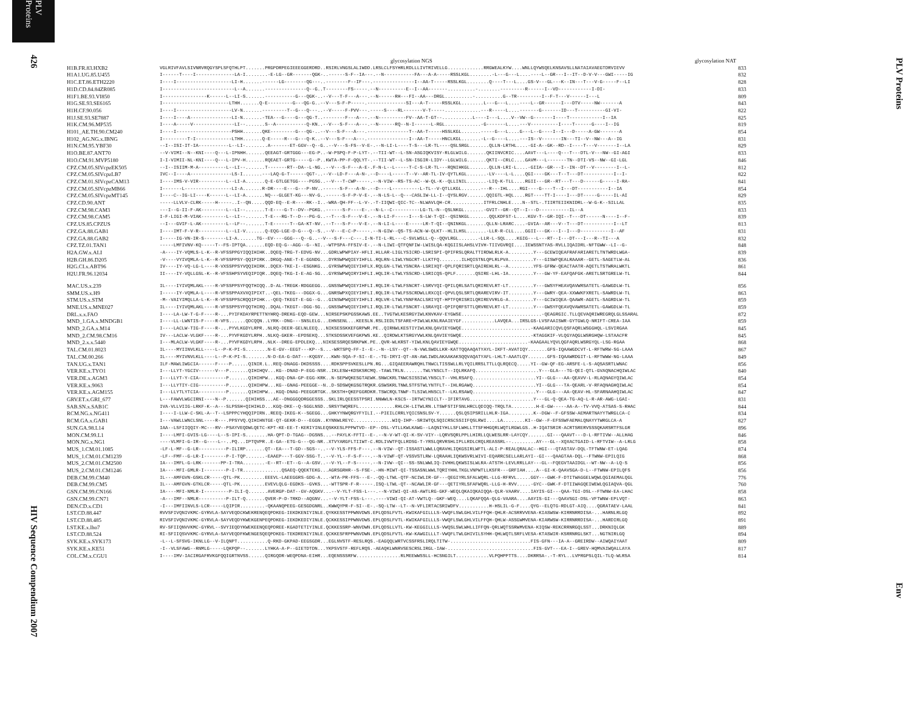PLV Proteins
426
HIV Sequence Compendium 2007
| | glycosylation NGS glycosylation NAT | |
| H1B.FR.83.HXB2 | VGLRIVFAVLSIVNRVRQGYSPLSFQTHLPT.......PRGPDRPEGIEEEGGERDRD..RSIRLVNGSLALIWDD.LRSLCLFSYHRLRDLLLIVTRIVELLG.............RRGWEALKYW....WNLLQYWSQELKNSAVSLLNATAIAVAEGTDRVIEVV | 833 |
| H1A1.UG.85.U455 | I------T----I--------------LA-I........-E-LG--GR-------QGK-..------S-F--IA---.--N-----------FA---A-A-----RSSLKGL........-L---G---L....----L--GR---I--IT--D-V-V---GWI-----IG | 832 |
| H1C.ET.86.ETH2220 | I----I--------------------LI-H.......------LG--------QG---..--------F--IF---.---------------I--AA-T-----RSSLKGL........Q----T---L....GS-V---GL---K--IN---T---V-G-----F--LI | 828 |
| H1D.CD.84.84ZR085 | I--------------------------L--A.......---------------Q--G..T--------FS-----.--N----------E--I--AA-------..........-........---------R------I--VD------------I-DI- | 833 |
| H1F1.BE.93.VI850 | I----------------K------L--LI-S.......-----------G---QGK-..--V---T-F---A---.--N------RH---FI--AA---DRGL..........-..........G--TR---------I--F-T---V------I---L | 809 |
| H1G.SE.93.SE6165 | I------------------------LTHH.......Q-E---------G---QG-G..--V---S-F-P-----.--------------SI---A-T-----RSSLKGL........L---G---L....----L--GR------I---DTV-----NW-------A | 843 |
| H1H.CF.90.056 | I----I--------------------LV-N.......---------T--G---Q---..--V-----F-PVV---.-----S----RL-------V-T-----.............---R-----L....-------G-------ID---T----------GI-VI- | 822 |
| H1J.SE.93.SE7887 | I----I----A---------------LI-N.......-TEA---G----G---QG-T..--------F---A---.--N----------FV--AA-T-GT--...........L----I---L....V--VW--G-------I----T------------I--IA | 825 |
| H1K.CM.96.MP535 | I----A-----V---------------LI--.......S--A-----------Q-KN..--V---S-F---A---.--N------RQ--N-I------L-RGL.............-G-------L....---V----------I----T------G----I--IG | 819 |
| H101_AE.TH.90.CM240 | I----I--------------------PSHH.......QKE---------G---QG-..--V---S-F---A---.---------------T--AA-T-----HSSLKGL.......-----G---L....G---L--G----I--I---D-----A-GW-------A | 854 |
| H102_AG.NG.x.IBNG | I---------T-I-------------LTHH.......Q-E-----R---G---Q-K..--V---S-F---A---.---------------I--AA-T-----HNCLKGL.......-L--G----L....---IS--V-------IN---TI--V--NW---A--IG | 831 |
| H1N.CM.95.YBF30 | --I--ISI-IT-IA-----------L--LI-........A-------ET-GGV--Q--G..--V---S-FS--V-E-.--N-LI-L----T-S---LR-TL----QSLSRGL.......QLLN-LRTHL....-GI-A--GK--RD--I----T---V-------I--LA | 829 |
| H1O.BE.87.ANT70 | --V-VIMI--N--KNI----Q---L-IPNHH.......QEEAGT-GRTGGG---EG-P..-W-PSPQ-F-P-LYT-.--TII-WT--L-SN-ASGIQKVISY-RLGLWILG.......QKIINVCRIC....AAVT---L----Q---T---DTL-V---NW--GI-AGI | 833 |
| H1O.CM.91.MVP5180 | I-I-VIMII-NL-KNI----Q---L-IPV-H.......RQEAET-GRTG-----G--P..KWTA-PP-F-QQLYT-.--TII-WT--L-SN-ISGIR-LIDY--LGLWILG.......QKTI--CRLC....GAVM---L-------TN--DTI-VS--NW--GI-LGL | 846 |
| CPZ.CM.05.SIVcpzEK505 | --I--ISIIM-M-A----------L--LI--.......T-------RT--DA--L-NG..--V---S-F---A-E-.F-N-L--L-----T-C-S-LR-TL---RQNIHKGL.......QLLN-LRI-L....-GIIA--GR---I--IN--DT--V--------I--L- | 812 |
| CPZ.CM.05.SIVcpzLB7 | IVC--I----A---------------LS-I.......---LAQ-G-T------QGT-..--V--LD-F---A-N-.--D----L-----T--V--AR-TL-IV-QYTLKGL.......-LV----L-L....QGI----GK---T--T---DT-----------I--I- | 822 |
| CPZ.CM.01.SIVcpzCAM13 | I----IMS-V-VIR----------L--LI-A.......Q-E-GTLGETGG----PGSG..--V---T-CWP-----.--N-VIW--RS-TS-AC--W-QL-K--QLLINIL.......-LIQ-K-TLL....RGII---GR--RT---T---D------G-----I-RA- | 841 |
| CPZ.CM.05.SIVcpzMB66 | I-------L-----------------LI-A.......R-DR----E---G---P-NV..------S-F---A-N-.--D----L----------L-TL--V-QTLLKGL.......---R---IHL....RGI----G----T--I---DT-----------I--IA | 854 |
| CPZ.CM.05.SIVcpzMT145 | I----C--IG-LI----K------L--LI-A.......NQ---GLGET-KG---NV-G..------S-F-P-V-E-.--N-LS-L--Q---CASLIW-LL-I--QYSLRGV.......QQIGTL-HQL....RGT----TT-I----I---DT-----G-----IL-AI | 829 |
| CPZ.CD.90.ANT | -----LLVLV-CLRK-----H-----..I--QN.....QQD-EQ--E-R----RK--I..-WRA-QH-FF--L-V-.-T-IIQWI-QIC-TC--NLWAVLQH-CR............ITFRLCNHLE....N--STL-.TIIRTEIIKNIDRL--W-G-K--SILLAL | 835 |
| CPZ.CM.98.CAM3 | ---I--G-II-F-AK---------L--LI--.......T-E----G-T--DV--PGKG..------S-F----E-.--N-L--C----------LG-TL-N--QSLNKGL.......-GVIT--GR--QT--I---D-----------IL--A | 833 |
| CPZ.CM.98.CAM5 | I-F-LIGI-M-VIAK---------L--LI--.......T-E---RG-T--D---PG-G..--T---S-F---V-E-.--N-LI-F-----I---S-LW-T-QI--QSINKGL.......QQLKDFST-L....KGV-T--GR-IQI--T---DT------N----I--F- | 839 |
| CPZ.US.85.CPZUS | --I---GVIF-L-AK---------L--LF--.......T-E------T--GA-KT-NV..--T---S-F---V-E-.--N-LI-L----E-----LR-T-QI--QNINKGL.......QLLN-LRARC....-GVIA--AR---V--T---DT-----------I--LT | 813 |
| CPZ.GA.88.GAB1 | I----IMT-F-V-R----------L--LI-V.......Q-EQG-LGE-D-G---Q--S..--V---E-C-P-----.--N-GIW--QS-TS-ACN-W-QLKT--HLILHSL.......-LLR-R-CLL....GGII---GK---I--I---D-----------I--AF | 831 |
| CPZ.GA.88.GAB2 | I-----IG-VN-IR-S--------LI-A.......TG--EV----GGG---Q--G..--V---S-F---C---.I-N-TI-L-RL---C-SVLWSLL-Q--QQVLRGL.......-LLR-L-SQL....KGIG---L---RT--I---DT---I---R--TI---A | 832 |
| CPZ.TZ.01.TAN1 | -----LMFIVNV-KQ-----T--FS-IPTQA.......EQD-EQ-G--AGG--G--NI..-WTPSPA-FFSIV-E-.--N-LIWI-QTFQNFIW-LWISLQA-KQGIISLAHSLVIVH-TIIVGVRQI....IEWSSNTYAS-RVLLIQAIDRL-NFTGWW--LI--G- | 848 |
| H2A.GW.x.ALI | -A----IY-VQMLS-L-K--R-VFSSPPGYIQQIHIHK..DQEQ-TRG-T-EDVG-NV...GDRLWPWPIAY-HFLI.HLLAR-LIGLYSICRD-LSRISPI-QPIFRSLQRALTTIRDWLRLK-A.........Y---GCEWIQEAFRAFARIARETLTNTWRDLWGA- | 839 |
| H2B.GH.86.D205 | -V----VYIVQMLA-L-K--R-VFSSPPSY-QQIPIRK..DRGQ-ANE-T-E-GGNDG...DYRSWPWQIEYIHFLL.RQLRN-LIWLYNGCRT-LLKTFQ........ILHQISTNLQPLRLPVA.........Y---GISWFQEALRAAAR--GETL-SAGETLW-AL | 836 |
| H2G.CI.x.ABT96 | IV----IY-VQ-LG-L----R-VXSSPPSYVQQIHIRK..DQEX-TKE-I--ESGNKG...GYRSWPWQIEYIHFLX.RQLGN-LTWLYSNCRA-LSRIXQT-QPLFQRISRTLQAIREHLRL--A.........YFS-GFRW-QEACTAATR-AQETLTSTWRALWKTL | 861 |
| H2U.FR.96.12034 | II----IY-VQLLGSL-K--R-VFSSHPSYVEQIPIQR..DQEQ-TKG-I-E-AG-SG...GYRSWPWQIRYIHFLI.HQLIR-LTWLYSSCRD-LSRICQS-QPLF.......QSIRE-LHL-IA.........Y---GW-YF-EAFQAFGK-ARETLSRTGRELW-TL | 844 |
| MAC.US.x.239 | IL----IYIVQMLAKL----R-VFSSPPSYFQQTHIQQ..D-AL-TREGK-RDGGEGG...GNSSWPWQIEYIHFLI.RQLIR-LTWLFSNCRT-LSRVYQI-QPILQRLSATLQRIREVLRT-LT.........Y---GWSYFHEAVQAVWRSATETL-GAWGDLW-TL | 856 |
| SMM.US.x.H9 | I-----IY-VQMLA-L----R-VFSSPPAXVXQIPIXT..-QEL-TKEG---DGGX-G...GNRSWPXQIEYIHFLI.RQLIR-LTWLFSSCRDWLLRXCQI-QPVLQSLSRTLQRAREVIRV-IT.........Y---GWRY-QEA-XXWWKFXRETL-SAWRDLW-TL | 863 |
| STM.US.x.STM | -M--VAIYIMQLLA-L-K--R-VFSSPPSCRQQIPIHK..-QEQ-TKEGT-E-GG--G...GINSWPWQIEYIHFLI.RQLVR-LTWLYNNFRACLSRIYQT-HPTFQRISRILQRIREVVRLG-A.........Y---GCIWIQEA-QAAWR-AGETL-SAGRDLW-TL | 859 |
| MNE.US.x.MNE027 | IL----IYIVQMLAKL----R-VFSSPPSYFQQTHIRQ..DQAL-TKEGT--DGG-SG...GNSSWPWQIEYIHFLI.RQLIR-LTWLFSNCRT-LSRAYQI-QPIFQRFSTTLQRVREVLRT-LT.........Y---GWSYFQEAVQVAWRSATETL-GAWGDLW-TL | 859 |
| DRL.x.x.FAO | I----LA-LW-T-G-F----R-...PYIFKDAYRPETTNYHRQ-DREKG-EQD-GEW...NIRSEPSKPGSSKAWS.EE..TVGTWLKESRGYIWLKNVKAV-EYGWSE.............................-QEAGRGIC.TLLQEVAQRIWREGRQLGLSSARAL | 872 |
| MND_1.GA.x.MNDGB1 | I----LL-LWNTIS-F----R-VFS......QDCQQN..LYRK--DNG---SNSLELG...EHNSENL...KEESLN.RSLIEDLTSFARE+PIWLWLKNLRAAIEYGF............LAVQEA...IRSLGS-LVSFAAISWR-GYTGWLQ-NRIFT-CREA-IAA | 859 |
| MND_2.GA.x.M14 | I----LACLW-TIG-F----R-...PYVLKGDYLRPR..NLRQ-DEER-GELNLEEQ...NIKSESSKKEFGRPWR.PE..QIRNWLKESTIYIWLKNLQAVIEYGWQE.........................-KAAGARICQVLQSFAQRLWSGGHQL-LSVIRGAA | 845 |
| MND_2.CM.98.CM16 | IV---LACLW-VLGKF----R-...PYVFKGDYLRPH..NLKQ-GKER--EPDSEKQ...STKSDSSKVEFGKPWS.KE..QIRDWLKTSRGYVWLKNLQAVIEYGWQE.........................-KTAGGKIF-VLQGYAQGLWSRGHQW-LSTAACFR | 845 |
| MND_2.x.x.5440 | I---MLACLW-VLGKF----R-...PYVFKGDYLRPH..NLK--DREG-EPDLEKQ...NIKSESSRQESRKPWK.PE..QVR-WLKRST-YIWLKNLQAVIEYGWQE.........................-KAAGAALYQVLQGFAQRLWSRGYQL-LSG-RGAA | 868 |
| TAL.CM.01.8023 | IL----MYIINVLKLL----L--P-K-PI-S........N-E-GV--EEGT---KP--S...-WRTSPQ-FF-I--E-.-N--LSY--QT--N-VWLSWDLLKR-KATTQQAAQATYAYL-IKFT-AVATIQY.......GFS-IQAAWGDCVT-L-RFTWRW-SG-LAAA | 867 |
| TAL.CM.00.266 | IL----MYIVNVLKLL----L--P-K-PI-S........N-D-EA-G-DAT---KQGSY...KWN-SQA-F-SI--E-.-TG-IRYI-QT-AN-AWLIWDLAKAAKAKSQQVAQATYAFL-LHLT-AAATLQY.......GFS-IQAAWRDGIT-L-RFTWWW-NG-LAAA | 849 |
| TAN.UG.x.TAN1 | ILF-MAWLIWGCIA------F----P......QINIR.L..REQ-DNAGG-DKDSSSS....RDKSPPSVKESLLPN.RG...GIQAEERAWRQHLTNWCLTISSWLLRLYQILRRSLTTLLQLRQECQ.....YI--GW-QF-EG-ARSFE-L-S-AQSASRTLWNAC | 856 |
| VER.KE.x.TYO1 | I---LLYT-YGCIV------V---P.......QIHIHQV...KG--DNAD-P-EGG-NSR..IKLESW+KDSKSRCMQ.-TAWLTRLN.......TWLYNSCLT--IQLRKAFQ.......................Y---GLA---TG-QEI-QTL-GVAQNACHQIWLAC | 840 |
| VER.DE.x.AGM3 | I---LLYT-Y-CIA----------P.......QIHIHPW...KGQ-DNA-GP-EGG-KRK..N-SEPWQKESGTAEWK.SNWCKRLTNWCSISSIWLYNSCLT--VHLRSAFQ.......................YI--GLG---AA-QEAVV-L-RLAQNAGYQIWLAC | 854 |
| VER.KE.x.9063 | I---LLYTIY-CIG----------P.......QIHIHPW...KG--GNAG-PEEGGE--N..D-SDSWQKGSGTRQKR.GSWSKRLTNWLSTFSTWLYNTFLT--IHLRGAWQ.......................YI--GLG---TA-QEARL-V-RFAQNAGHQIWLAC | 854 |
| VER.KE.x.AGM155 | I---LLYTLYTCIA----------P.......QIHIHPW...KGQ-DNAG-PEEGGRTGK..SKSTH+QKEFGGRDKR.TSWCRQLTNWF-TLSIWLHNSCLT--LKLRSAWQ.......................Y---GLG---AA-QEAV-HL-SFARNAAHQIWLAC | 847 |
| GRV.ET.x.GRI_677 | L---FAWVLWGCIRNI----N--P.......QIHIHSS...AE--DNGGGQDRGGESSS..SKLIRLQEESSTPSRI.NNWWLN-KSCS--IRTWCYNICLT--IFIRTAVG.......................Y---GL-Q-QEA-TG-AQ-L-R-AR-AWG-LGAI- | 831 |
| SAB.SN.x.SAB1C | IVA-VLLVIIG-LRKF-K--A---SLPSSH+QIHIHLD...KGQ-DKE--Q-SGGLNSD..SRSYTWQREFL.............RHLCH-LITWLRN.LTSWFSTIFSNLHRCLQDIQQ-TRQLTA.........H-E-GW-----AA-A--TV-VVQ-ATSAS-S-RHAC | 844 |
| RCM.NG.x.NG411 | I----I-LLW-C-SKL-A--T--LSPPPCYHQQIPIRN..REEQ-IKEG-K--SGEGG...GHKYYNWQRGYFYILI.--PIEILCRRLYQICSNSLSV-Y......QSLQSIPSRILLHLR-IGA.........K--DGW--F-GFSSW-AEMARTNAYYTWRGLCA-C | 834 |
| RCM.GA.x.GAB1 | I---VAWLLWNCLSNL----R---.PPSYVQ.QIHIHNTGE-QT-GEKR-D---EGGN..KYNNWLREYC..............WIQ-IHP--SRIWTQLSQICRSCSSIIFQSLRWI....LA........KI--GW--F-EFSSWFAEMALQNAYYTWRGLCA-A | 827 |
| SUN.GA.98.L14 | IAA--LSFIIQQIY-MC---RV--PSAYVEQDWLQETC-KPT-KE-EE-T-KERIYINLEQSKKESLPPPWTVD--EP--DSL-VTLLKWLKAWG--LAQNIYHLLSFLWHLLTTSFHHGQRLWQTLRGWLGS..H-IQATSRIR-ACRTSRERVSSSQKARSRTFSLGR | 896 |
| MON.CM.99.L1 | I----LMFI-GVIS-LG----L--S-IPI-S........HA-QPT-D-TGAG--DGSNS...--PAYLK-FFTI--E-.--N-V-WT-QI-K-SV-VIY--LQRVSQRLPPLLHIRLLQLWESLRR-LAYCQY.......GI---QAAVT---D-L-RFTIVW--ALLHAG | 846 |
| MON.NG.x.NG1 | ----VLMFI-G-IR--G----L--..PQ...IPTQVPR..E-GA--ETG-G---QG-NR..XTVYARGFLTIIWT-C.RDLIVWTFQLLRDSG-T-YRSLQRVRSHLIPLLRDLCRQLREASSRL--.........AY---GL--XQXACTGAID-L-RFTVIW--A-LRLG | 858 |
| MUS_1.CM.01.1085 | -LF-L-MF--G-LR----------P-ILIRP.......QT--EA---T-GD--SGS--..--V-YLS-FFS-F---.--N-VIW--QT-ISSASTLWWLLQRAVHLIQKGSIRLWFTL-ALI-P-REALQRALAC--HGI---QTASTAV-DQL-TFTWNW-ET-LQAG | 874 |
| MUS_1.CM.01.CM1239 | -LF--FMF--G-LR-I--------P-I-TQP.......-EAAEP---T-GGV-SSG-T..--V-YL--F-S-F---.--N-VIWF-QT-VSSVSTLRW-LQRAAHLIQKWSVRLWIVI-EQARRCSELLARLAYI--GI---QAAGTAA-DQL--FTWNW-EPILQIG | 868 |
| MUS_2.CM.01.CM2500 | IA---IMFL-G-LRK-------PP-I-TRA........-E--RT--ET--G--A-GSV..--V-YL--F-S-----.--N-IVW--QI--SS-SNLWWLIQ-IVHHLQKWSISLWLRA-ATSTH-LEVLRRLLAY---GL--FQEGVTAAIDGL--WT-NW--A-LQ-S | 856 |
| MUS_2.CM.01.CM1246 | IA----MFI-GMLR-I--------P-I-TR..............QSAEQ-QQEKTEKG...AGRSGRHR--S-FSE-.-HN-MIWT-QI-TSSASNLWWLTQRIYHHLTKGLVNPWTLLKSFR---GRFIAH....A--GI-K-QAAVSGA-D-L--FTWNW-EPILQFS | 856 |
| DEB.CM.99.CM40 | IL---AMFGVN-GSKLCR-----QTL-PK.........EEEVL-LAEEGGRS-GDG-A...-WTA-PR-FFS---E-.-QQ-LTWL-QTF-NCIWLIR-GF---QEGIYRLSFALWQRL-LLG-RFRVL.....GGY---GWK-F-DTITWAGGELWQWLQGIAEMALQGL | 776 |
| DEB.CM.99.CM5 | IL---AMFGVN-GTKLCR-----QTL-PK.........EVEVLQLG-EGDKS--GVKS...-WTTSPR-F-R-----.ISQ-LTWL-QT--NCAWLIR-GF---QETIYRLSFAFWQRL-LLG-H-RVV.....-GYC--GWK-F-DTIIWAGQEIWEWLQGIAQVA-QGL | 760 |
| GSN.CM.99.CN166 | IA----MFI-NMLR-I---------P-ILI-Q.......AVERGP-DAT--GV-AQGKV...--V-YLT-FSS-L---.--N-VIWI-QI-AS-AWTLRG-GKF-WEQLQKAIQKAIQQA-QLR-VAARV....IAYIS-GI---QAA-TGI-DSL--FTWNW-EA-LHAC | 858 |
| GSN.CM.99.CN71 | -A---IMF--NMLR----------P-ILT-Q.......QVER-P-D-TRKD--AQGNV...--V-YLT-FSS-L---.----VIWI-QI-AT-VWTLQ--GKF-WEQ....LQKAFQQA-QLG-VAARA....AAYIS-GI---QAAVSGI-DSL-VFTWNW-EPLVQT- | 863 |
| DEN.CD.x.CD1 | -I---IMFIINVLS-LCR-----LQIPIR.........-QKAANQPEEG-GESGDGNRL..KWWQYPR-F-SI--E-.-SQ-LTW--LT--N-VFLIRTACSRIWDFV...........H-HSLIL-G-F....QYG--ELQTG-RDLGT-AIQ....QGRATAEV-LAAL | 841 |
| LST.CD.88.447 | RVVSFIVQNIVKMC-GYRVLA-SAYVEQDCKWEKRENQEQPDKEG-IEKDKENIYINLE.QYKKESSTPPWNVDWS.EPLQDSLFVTL-KWIKAFGILLLS-VWQFLSWLGHLVILFFQH-QHLR-ACSRRVVENA-KIASWSW-KIRRNRRDISA-...HARNLRLGQ | 892 |
| LST.CD.88.485 | RIVSFIVQNIVKMC-GYRVLA-SAYVEQDYKWEKGENPEQPDKEG-IEKDKEDIYINLE.QCKKESSIPPWNVDWS.EPLQDSLFVTL-KWIKAFGILLLS-VWQFLSWLGHLVILFFQH-QHLW-ASSGWMVENA-KIARWSW-KIRRNRRDISA-...HARDIRLGQ | 891 |
| LST.KE.x.lho7 | RV-SFIIQNVVKMC-GYRVL--SVYIEQDYKWEKEENQEQPDREE-KGADTETIYINLE.QCKKESSRP-WNVDWN.EPLQDSLLVTL-KW-KEGGILLLS-VWQSLSWLWHLLIFFQN-QRLWQTSSRWMVENA-KIQSW-REKCRRNRGQLSST...DRKNIQLGK | 889 |
| LST.CD.88.524 | RI-SFIIQSVVKMC-GYRVLA-SAYVEQDFKWENGESQEQPDKEG-TEKDRENIYINLE.QCKKESFRPPWNVDWN.EPLQDSLFVTL-KW-KAWGILLLT-VWQFLTWLGHIVILSYHH-QHLWQTLSRFLVESA-KTASWIR-KSRRNRGLSKT...NGTNIRLGQ | 894 |
| SYK.KE.x.SYK173 | -L--L-SFSVG-IKNLLG--V-ILQNPT...........Q-RKD-GKPAD-EEGSGDR...EGLNVSTF-RESLRQS.-EAGQQLWRTVCSSFRSLIRQLTITW-.............................FIS-GFN---IA-A--GREIRDW--AIWQAIYAAT | 809 |
| SYK.KE.x.KE51 | -I--VLSFAWG--RNMLG-----LQKPQP--.......LYHKA-A-P--GIETDTDN...YKPSVSTF-REFLRQS.-AEAQKLWNRVSESCRSLIRGL-IAW-...............................FIS-GVT---EA-I--GREV-HQMVAIWQALLAYA | 817 |
| COL.CM.x.CGU1 | I----IMV-IACIRGAFRVKGFQQIGRTNVSS......QIRGQDR-WEQPDNA-EIHR...EQENSSSRFW................RLMEEWWSSLL-HCSNGILT............VLPQHPPTTS....DKRRSA-.-T-RYL..LVPRGPSLQIL-TLQ-WLRSA | 814 |
PLV Proteins
Env